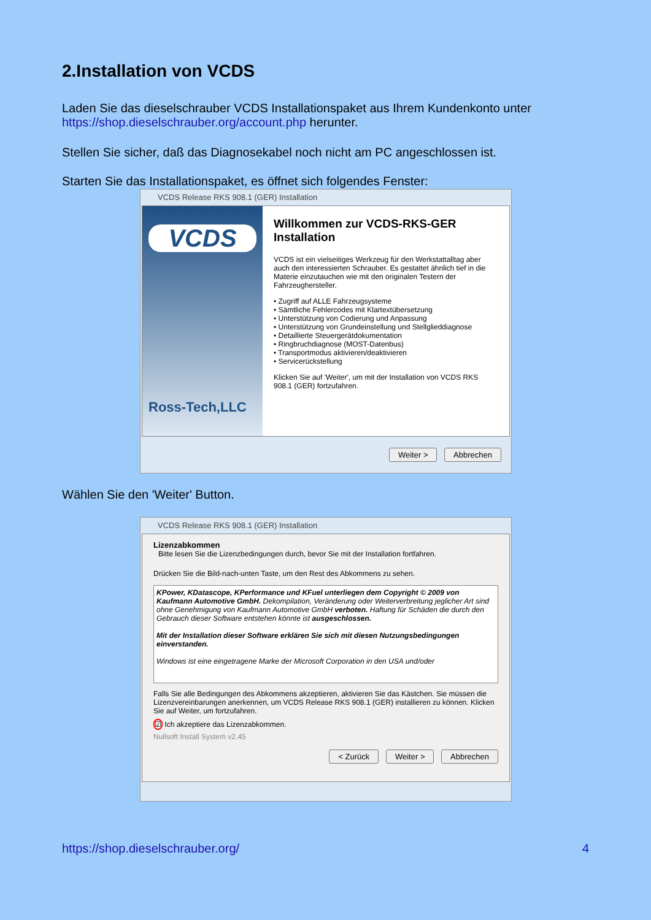2.Installation von VCDS
Laden Sie das dieselschrauber VCDS Installationspaket aus Ihrem Kundenkonto unter https://shop.dieselschrauber.org/account.php herunter.
Stellen Sie sicher, daß das Diagnosekabel noch nicht am PC angeschlossen ist.
Starten Sie das Installationspaket, es öffnet sich folgendes Fenster:
VCDS Release RKS 908.1 (GER) Installation
VCDS
Ross-Tech,LLC
Willkommen zur VCDS-RKS-GER Installation
VCDS ist ein vielseitiges Werkzeug für den Werkstattalltag aber auch den interessierten Schrauber. Es gestattet ähnlich tief in die Materie einzutauchen wie mit den originalen Testern der Fahrzeughersteller.
• Zugriff auf ALLE Fahrzeugsysteme
• Sämtliche Fehlercodes mit Klartextübersetzung
• Unterstützung von Codierung und Anpassung
• Unterstützung von Grundeinstellung und Stellglieddiagnose
• Detaillierte Steuergerätdokumentation
• Ringbruchdiagnose (MOST-Datenbus)
• Transportmodus aktivieren/deaktivieren
• Servicerückstellung
Klicken Sie auf 'Weiter', um mit der Installation von VCDS RKS 908.1 (GER) fortzufahren.
Weiter > Abbrechen
Wählen Sie den 'Weiter' Button.
VCDS Release RKS 908.1 (GER) Installation
Lizenzabkommen
Bitte lesen Sie die Lizenzbedingungen durch, bevor Sie mit der Installation fortfahren.
Drücken Sie die Bild-nach-unten Taste, um den Rest des Abkommens zu sehen.
KPower, KDatascope, KPerformance und KFuel unterliegen dem Copyright © 2009 von Kaufmann Automotive GmbH. Dekompilation, Veränderung oder Weiterverbreitung jeglicher Art sind ohne Genehmigung von Kaufmann Automotive GmbH verboten. Haftung für Schäden die durch den Gebrauch dieser Software entstehen könnte ist ausgeschlossen.
Mit der Installation dieser Software erklären Sie sich mit diesen Nutzungsbedingungen einverstanden.
Windows ist eine eingetragene Marke der Microsoft Corporation in den USA und/oder
Falls Sie alle Bedingungen des Abkommens akzeptieren, aktivieren Sie das Kästchen. Sie müssen die Lizenzvereinbarungen anerkennen, um VCDS Release RKS 908.1 (GER) installieren zu können. Klicken Sie auf Weiter, um fortzufahren.
☑ Ich akzeptiere das Lizenzabkommen.
Nullsoft Install System v2.45
< Zurück Weiter > Abbrechen
https://shop.dieselschrauber.org/
4